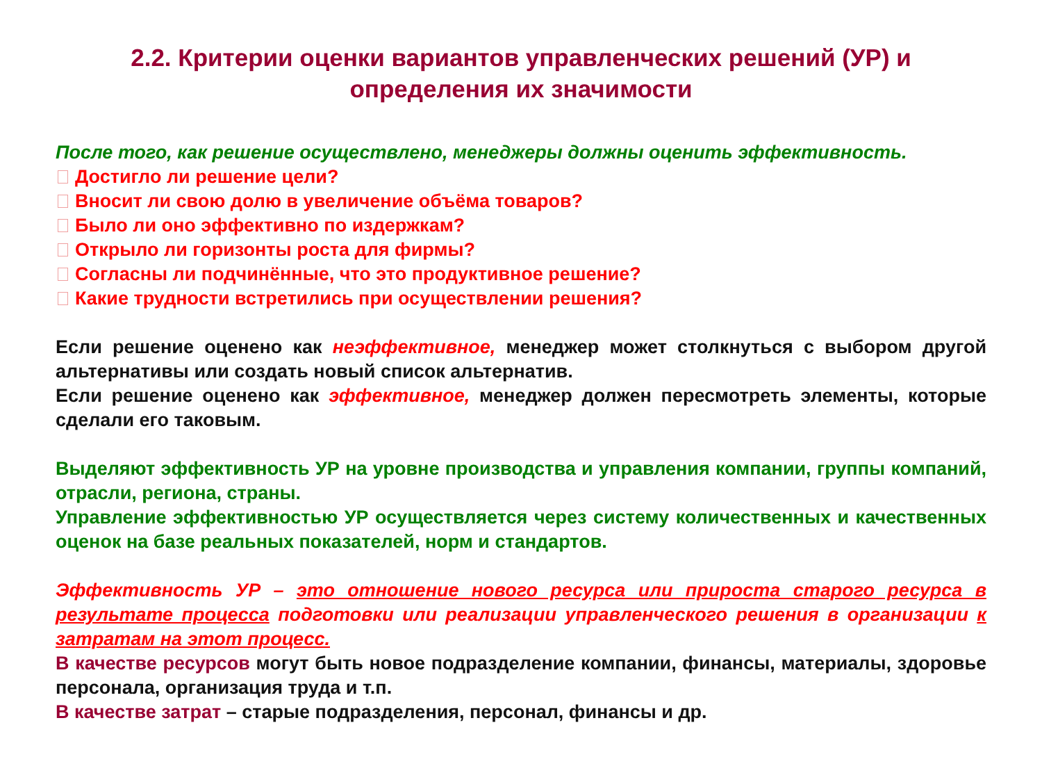2.2. Критерии оценки вариантов управленческих решений (УР) и определения их значимости
После того, как решение осуществлено, менеджеры должны оценить эффективность.
Достигло ли решение цели?
Вносит ли свою долю в увеличение объёма товаров?
Было ли оно эффективно по издержкам?
Открыло ли горизонты роста для фирмы?
Согласны ли подчинённые, что это продуктивное решение?
Какие трудности встретились при осуществлении решения?
Если решение оценено как неэффективное, менеджер может столкнуться с выбором другой альтернативы или создать новый список альтернатив.
Если решение оценено как эффективное, менеджер должен пересмотреть элементы, которые сделали его таковым.
Выделяют эффективность УР на уровне производства и управления компании, группы компаний, отрасли, региона, страны.
Управление эффективностью УР осуществляется через систему количественных и качественных оценок на базе реальных показателей, норм и стандартов.
Эффективность УР – это отношение нового ресурса или прироста старого ресурса в результате процесса подготовки или реализации управленческого решения в организации к затратам на этот процесс.
В качестве ресурсов могут быть новое подразделение компании, финансы, материалы, здоровье персонала, организация труда и т.п.
В качестве затрат – старые подразделения, персонал, финансы и др.